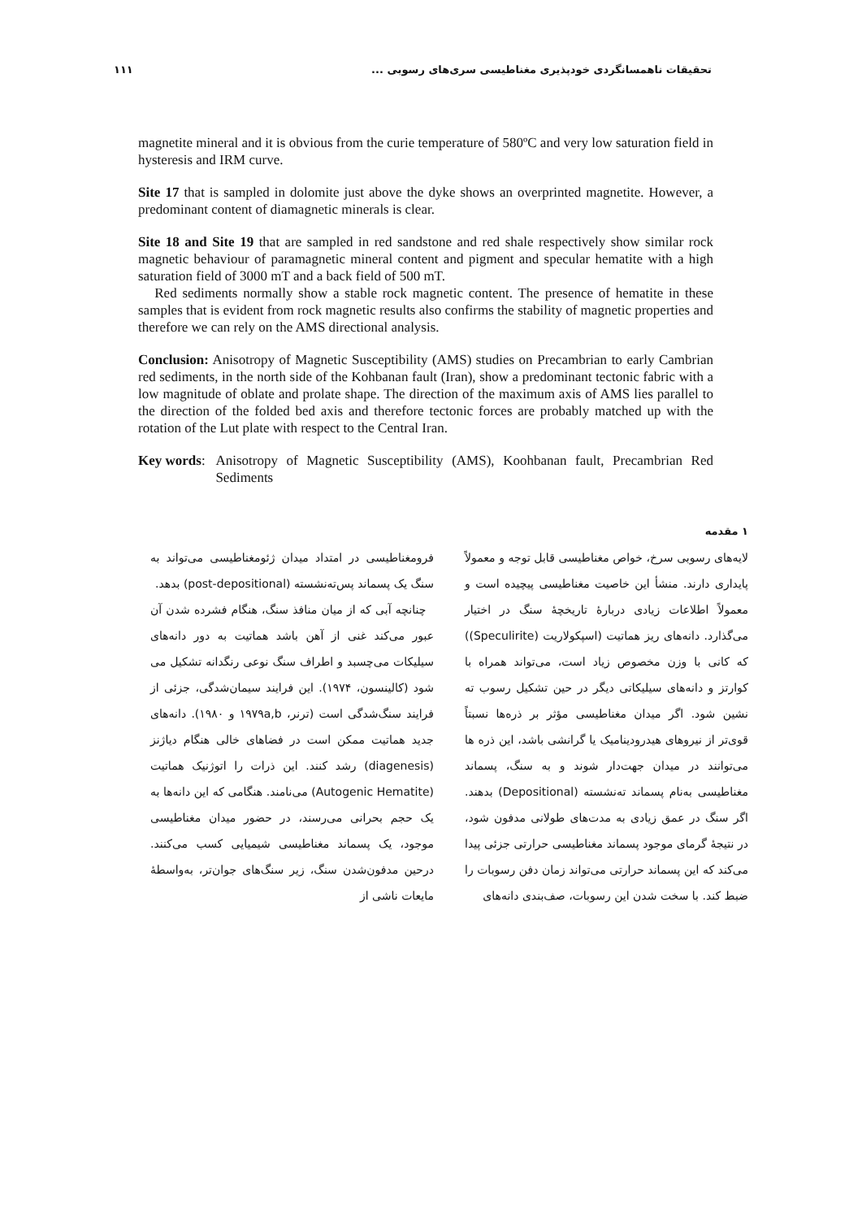تحقیقات ناهمسانگردی خودپذیری مغناطیسی سری‌های رسوبی ... ۱۱۱
magnetite mineral and it is obvious from the curie temperature of 580ºC and very low saturation field in hysteresis and IRM curve.
Site 17 that is sampled in dolomite just above the dyke shows an overprinted magnetite. However, a predominant content of diamagnetic minerals is clear.
Site 18 and Site 19 that are sampled in red sandstone and red shale respectively show similar rock magnetic behaviour of paramagnetic mineral content and pigment and specular hematite with a high saturation field of 3000 mT and a back field of 500 mT.
Red sediments normally show a stable rock magnetic content. The presence of hematite in these samples that is evident from rock magnetic results also confirms the stability of magnetic properties and therefore we can rely on the AMS directional analysis.
Conclusion: Anisotropy of Magnetic Susceptibility (AMS) studies on Precambrian to early Cambrian red sediments, in the north side of the Kohbanan fault (Iran), show a predominant tectonic fabric with a low magnitude of oblate and prolate shape. The direction of the maximum axis of AMS lies parallel to the direction of the folded bed axis and therefore tectonic forces are probably matched up with the rotation of the Lut plate with respect to the Central Iran.
Key words: Anisotropy of Magnetic Susceptibility (AMS), Koohbanan fault, Precambrian Red Sediments
۱ مقدمه
لایه‌های رسوبی سرخ، خواص مغناطیسی قابل توجه و معمولاً پایداری دارند. منشأ این خاصیت مغناطیسی پیچیده است و معمولاً اطلاعات زیادی دربارهٔ تاریخچهٔ سنگ در اختیار می‌گذارد. دانه‌های ریز هماتیت (اسپکولاریت (Speculirite)) که کانی با وزن مخصوص زیاد است، می‌تواند همراه با کوارتز و دانه‌های سیلیکاتی دیگر در حین تشکیل رسوب ته نشین شود. اگر میدان مغناطیسی مؤثر بر ذره‌ها نسبتاً قوی‌تر از نیروهای هیدرودینامیک یا گرانشی باشد، این ذره ها می‌توانند در میدان جهت‌دار شوند و به سنگ، پسماند مغناطیسی به‌نام پسماند ته‌نشسته (Depositional) بدهند. اگر سنگ در عمق زیادی به مدت‌های طولانی مدفون شود، در نتیجهٔ گرمای موجود پسماند مغناطیسی حرارتی جزئی پیدا می‌کند که این پسماند حرارتی می‌تواند زمان دفن رسوبات را ضبط کند. با سخت شدن این رسوبات، صف‌بندی دانه‌های
فرومغناطیسی در امتداد میدان ژئومغناطیسی می‌تواند به سنگ یک پسماند پس‌ته‌نشسته (post-depositional) بدهد.
چنانچه آبی که از میان منافذ سنگ، هنگام فشرده شدن آن عبور می‌کند غنی از آهن باشد هماتیت به دور دانه‌های سیلیکات می‌چسبد و اطراف سنگ نوعی رنگدانه تشکیل می شود (کالینسون، ۱۹۷۴). این فرایند سیمان‌شدگی، جزئی از فرایند سنگ‌شدگی است (ترنر، ۱۹۷۹a,b و ۱۹۸۰). دانه‌های جدید هماتیت ممکن است در فضاهای خالی هنگام دیاژنز (diagenesis) رشد کنند. این ذرات را اتوژنیک هماتیت (Autogenic Hematite) می‌نامند. هنگامی که این دانه‌ها به یک حجم بحرانی می‌رسند، در حضور میدان مغناطیسی موجود، یک پسماند مغناطیسی شیمیایی کسب می‌کنند. درحین مدفون‌شدن سنگ، زیر سنگ‌های جوان‌تر، به‌واسطهٔ مایعات ناشی از